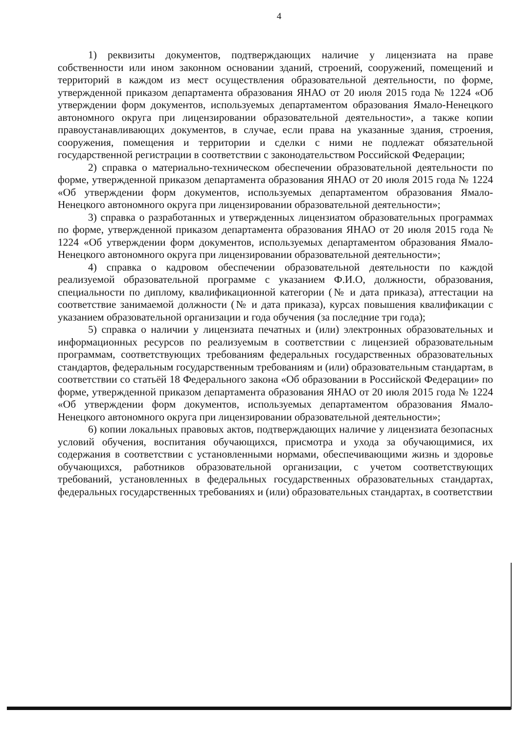4
1) реквизиты документов, подтверждающих наличие у лицензиата на праве собственности или ином законном основании зданий, строений, сооружений, помещений и территорий в каждом из мест осуществления образовательной деятельности, по форме, утвержденной приказом департамента образования ЯНАО от 20 июля 2015 года № 1224 «Об утверждении форм документов, используемых департаментом образования Ямало-Ненецкого автономного округа при лицензировании образовательной деятельности», а также копии правоустанавливающих документов, в случае, если права на указанные здания, строения, сооружения, помещения и территории и сделки с ними не подлежат обязательной государственной регистрации в соответствии с законодательством Российской Федерации;
2) справка о материально-техническом обеспечении образовательной деятельности по форме, утвержденной приказом департамента образования ЯНАО от 20 июля 2015 года № 1224 «Об утверждении форм документов, используемых департаментом образования Ямало-Ненецкого автономного округа при лицензировании образовательной деятельности»;
3) справка о разработанных и утвержденных лицензиатом образовательных программах по форме, утвержденной приказом департамента образования ЯНАО от 20 июля 2015 года № 1224 «Об утверждении форм документов, используемых департаментом образования Ямало-Ненецкого автономного округа при лицензировании образовательной деятельности»;
4) справка о кадровом обеспечении образовательной деятельности по каждой реализуемой образовательной программе с указанием Ф.И.О, должности, образования, специальности по диплому, квалификационной категории (№ и дата приказа), аттестации на соответствие занимаемой должности (№ и дата приказа), курсах повышения квалификации с указанием образовательной организации и года обучения (за последние три года);
5) справка о наличии у лицензиата печатных и (или) электронных образовательных и информационных ресурсов по реализуемым в соответствии с лицензией образовательным программам, соответствующих требованиям федеральных государственных образовательных стандартов, федеральным государственным требованиям и (или) образовательным стандартам, в соответствии со статьёй 18 Федерального закона «Об образовании в Российской Федерации» по форме, утвержденной приказом департамента образования ЯНАО от 20 июля 2015 года № 1224 «Об утверждении форм документов, используемых департаментом образования Ямало-Ненецкого автономного округа при лицензировании образовательной деятельности»;
6) копии локальных правовых актов, подтверждающих наличие у лицензиата безопасных условий обучения, воспитания обучающихся, присмотра и ухода за обучающимися, их содержания в соответствии с установленными нормами, обеспечивающими жизнь и здоровье обучающихся, работников образовательной организации, с учетом соответствующих требований, установленных в федеральных государственных образовательных стандартах, федеральных государственных требованиях и (или) образовательных стандартах, в соответствии